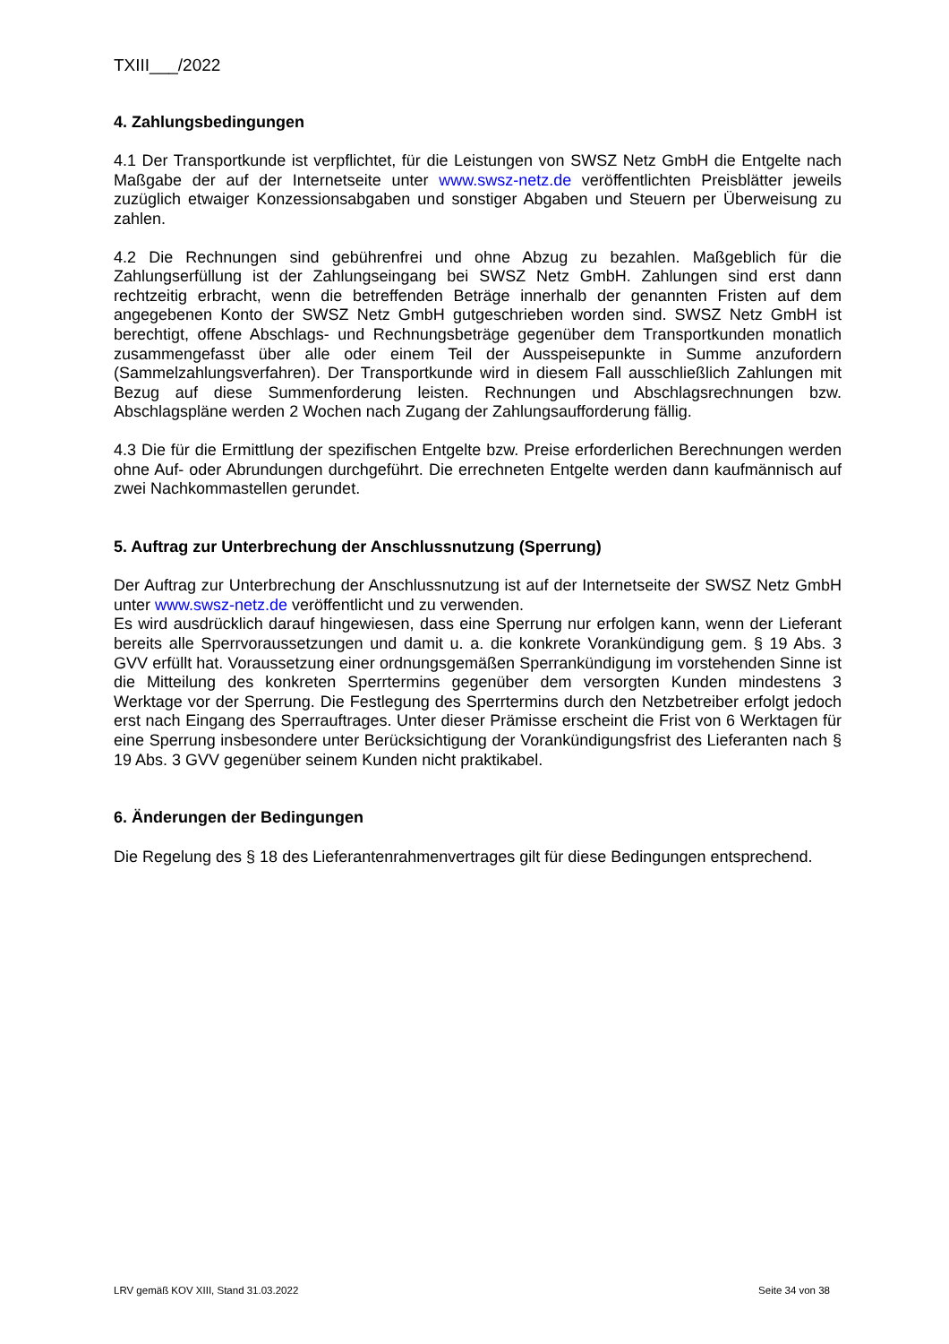TXIII___/2022
4. Zahlungsbedingungen
4.1 Der Transportkunde ist verpflichtet, für die Leistungen von SWSZ Netz GmbH die Entgelte nach Maßgabe der auf der Internetseite unter www.swsz-netz.de veröffentlichten Preisblätter jeweils zuzüglich etwaiger Konzessionsabgaben und sonstiger Abgaben und Steuern per Überweisung zu zahlen.
4.2 Die Rechnungen sind gebührenfrei und ohne Abzug zu bezahlen. Maßgeblich für die Zahlungserfüllung ist der Zahlungseingang bei SWSZ Netz GmbH. Zahlungen sind erst dann rechtzeitig erbracht, wenn die betreffenden Beträge innerhalb der genannten Fristen auf dem angegebenen Konto der SWSZ Netz GmbH gutgeschrieben worden sind. SWSZ Netz GmbH ist berechtigt, offene Abschlags- und Rechnungsbeträge gegenüber dem Transportkunden monatlich zusammengefasst über alle oder einem Teil der Ausspeisepunkte in Summe anzufordern (Sammelzahlungsverfahren). Der Transportkunde wird in diesem Fall ausschließlich Zahlungen mit Bezug auf diese Summenforderung leisten. Rechnungen und Abschlagsrechnungen bzw. Abschlagspläne werden 2 Wochen nach Zugang der Zahlungsaufforderung fällig.
4.3 Die für die Ermittlung der spezifischen Entgelte bzw. Preise erforderlichen Berechnungen werden ohne Auf- oder Abrundungen durchgeführt. Die errechneten Entgelte werden dann kaufmännisch auf zwei Nachkommastellen gerundet.
5. Auftrag zur Unterbrechung der Anschlussnutzung (Sperrung)
Der Auftrag zur Unterbrechung der Anschlussnutzung ist auf der Internetseite der SWSZ Netz GmbH unter www.swsz-netz.de veröffentlicht und zu verwenden.
Es wird ausdrücklich darauf hingewiesen, dass eine Sperrung nur erfolgen kann, wenn der Lieferant bereits alle Sperrvoraussetzungen und damit u. a. die konkrete Vorankündigung gem. § 19 Abs. 3 GVV erfüllt hat. Voraussetzung einer ordnungsgemäßen Sperrankündigung im vorstehenden Sinne ist die Mitteilung des konkreten Sperrtermins gegenüber dem versorgten Kunden mindestens 3 Werktage vor der Sperrung. Die Festlegung des Sperrtermins durch den Netzbetreiber erfolgt jedoch erst nach Eingang des Sperrauftrages. Unter dieser Prämisse erscheint die Frist von 6 Werktagen für eine Sperrung insbesondere unter Berücksichtigung der Vorankündigungsfrist des Lieferanten nach § 19 Abs. 3 GVV gegenüber seinem Kunden nicht praktikabel.
6. Änderungen der Bedingungen
Die Regelung des § 18 des Lieferantenrahmenvertrages gilt für diese Bedingungen entsprechend.
LRV gemäß KOV XIII, Stand 31.03.2022 Seite 34 von 38